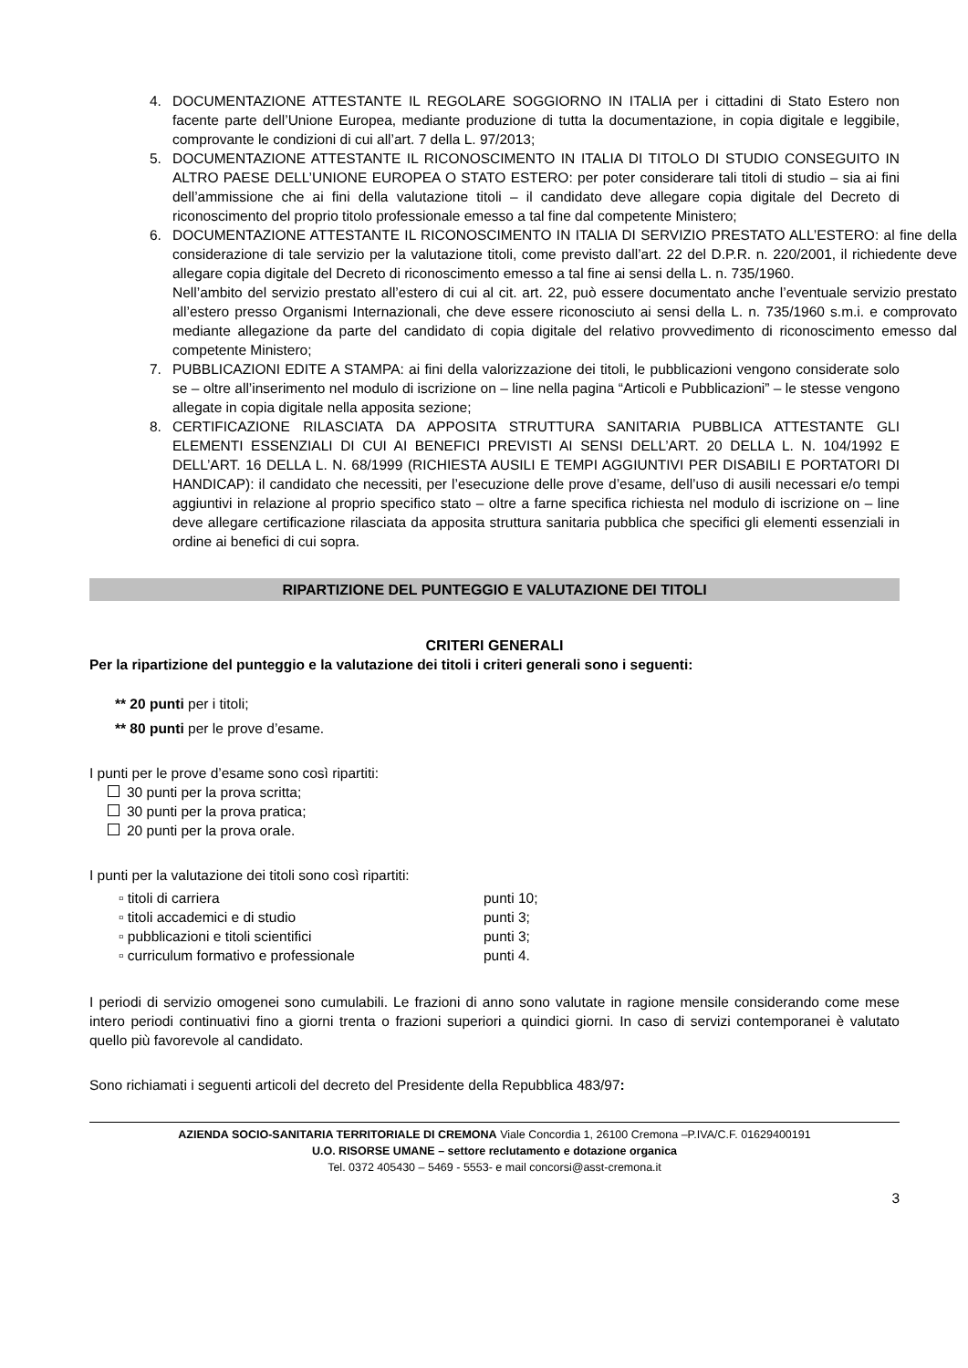4. DOCUMENTAZIONE ATTESTANTE IL REGOLARE SOGGIORNO IN ITALIA per i cittadini di Stato Estero non facente parte dell’Unione Europea, mediante produzione di tutta la documentazione, in copia digitale e leggibile, comprovante le condizioni di cui all’art. 7 della L. 97/2013;
5. DOCUMENTAZIONE ATTESTANTE IL RICONOSCIMENTO IN ITALIA DI TITOLO DI STUDIO CONSEGUITO IN ALTRO PAESE DELL’UNIONE EUROPEA O STATO ESTERO: per poter considerare tali titoli di studio – sia ai fini dell’ammissione che ai fini della valutazione titoli – il candidato deve allegare copia digitale del Decreto di riconoscimento del proprio titolo professionale emesso a tal fine dal competente Ministero;
6. DOCUMENTAZIONE ATTESTANTE IL RICONOSCIMENTO IN ITALIA DI SERVIZIO PRESTATO ALL’ESTERO: al fine della considerazione di tale servizio per la valutazione titoli, come previsto dall’art. 22 del D.P.R. n. 220/2001, il richiedente deve allegare copia digitale del Decreto di riconoscimento emesso a tal fine ai sensi della L. n. 735/1960.
Nell’ambito del servizio prestato all’estero di cui al cit. art. 22, può essere documentato anche l’eventuale servizio prestato all’estero presso Organismi Internazionali, che deve essere riconosciuto ai sensi della L. n. 735/1960 s.m.i. e comprovato mediante allegazione da parte del candidato di copia digitale del relativo provvedimento di riconoscimento emesso dal competente Ministero;
7. PUBBLICAZIONI EDITE A STAMPA: ai fini della valorizzazione dei titoli, le pubblicazioni vengono considerate solo se – oltre all’inserimento nel modulo di iscrizione on – line nella pagina “Articoli e Pubblicazioni” – le stesse vengono allegate in copia digitale nella apposita sezione;
8. CERTIFICAZIONE RILASCIATA DA APPOSITA STRUTTURA SANITARIA PUBBLICA ATTESTANTE GLI ELEMENTI ESSENZIALI DI CUI AI BENEFICI PREVISTI AI SENSI DELL’ART. 20 DELLA L. N. 104/1992 E DELL’ART. 16 DELLA L. N. 68/1999 (RICHIESTA AUSILI E TEMPI AGGIUNTIVI PER DISABILI E PORTATORI DI HANDICAP): il candidato che necessiti, per l’esecuzione delle prove d’esame, dell’uso di ausili necessari e/o tempi aggiuntivi in relazione al proprio specifico stato – oltre a farne specifica richiesta nel modulo di iscrizione on – line deve allegare certificazione rilasciata da apposita struttura sanitaria pubblica che specifici gli elementi essenziali in ordine ai benefici di cui sopra.
RIPARTIZIONE DEL PUNTEGGIO E VALUTAZIONE DEI TITOLI
CRITERI GENERALI
Per la ripartizione del punteggio e la valutazione dei titoli i criteri generali sono i seguenti:
** 20 punti per i titoli;
** 80 punti per le prove d’esame.
I punti per le prove d’esame sono così ripartiti:
30 punti per la prova scritta;
30 punti per la prova pratica;
20 punti per la prova orale.
I punti per la valutazione dei titoli sono così ripartiti:
▫ titoli di carriera punti 10;
▫ titoli accademici e di studio punti 3;
▫ pubblicazioni e titoli scientifici punti 3;
▫ curriculum formativo e professionale punti 4.
I periodi di servizio omogenei sono cumulabili. Le frazioni di anno sono valutate in ragione mensile considerando come mese intero periodi continuativi fino a giorni trenta o frazioni superiori a quindici giorni. In caso di servizi contemporanei è valutato quello più favorevole al candidato.
Sono richiamati i seguenti articoli del decreto del Presidente della Repubblica 483/97:
AZIENDA SOCIO-SANITARIA TERRITORIALE DI CREMONA Viale Concordia 1, 26100 Cremona –P.IVA/C.F. 01629400191
U.O. RISORSE UMANE – settore reclutamento e dotazione organica
Tel. 0372 405430 – 5469 - 5553- e mail concorsi@asst-cremona.it
3